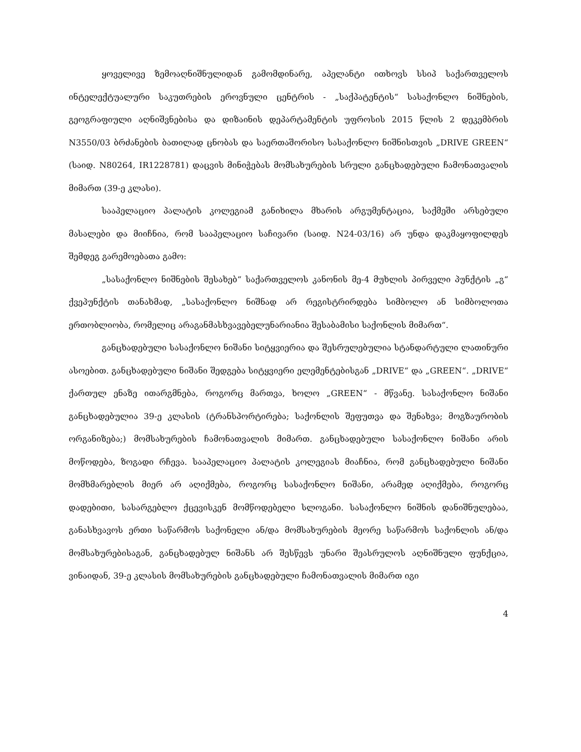ყოველივე ზემოაღნიშნულიდან გამომდინარე, აპელანტი ითხოვს სსიპ საქართველოს ინტელექტუალური საკუთრების ეროვნული ცენტრის - „საქპატენტის“ სასაქონლო ნიშნების, გეოგრაფიული აღნიშვნებისა და დიზაინის დეპარტამენტის უფროსის 2015 წლის 2 დეკემბრის N3550/03 ბრძანების ბათილად ცნობას და საერთაშორისო სასაქონლო ნიშნისთვის „DRIVE GREEN“ (საიდ. N80264, IR1228781) დაცვის მინიჭებას მომსახურების სრული განცხადებული ჩამონათვალის მიმართ (39-ე კლასი).
სააპელაციო პალატის კოლეგიამ განიხილა მხარის არგუმენტაცია, საქმეში არსებული მასალები და მიიჩნია, რომ სააპელაციო საჩივარი (საიდ. N24-03/16) არ უნდა დაკმაყოფილდეს შემდეგ გარემოებათა გამო:
„სასაქონლო ნიშნების შესახებ“ საქართველოს კანონის მე-4 მუხლის პირველი პუნქტის „გ“ ქვეპუნქტის თანახმად, „სასაქონლო ნიშნად არ რეგისტრირდება სიმბოლო ან სიმბოლოთა ერთობლიობა, რომელიც არაგანმასხვავებელუნარიანია შესაბამისი საქონლის მიმართ“.
განცხადებული სასაქონლო ნიშანი სიტყვიერია და შესრულებულია სტანდარტული ლათინური ასოებით. განცხადებული ნიშანი შედგება სიტყვიერი ელემენტებისგან „DRIVE“ და „GREEN“. „DRIVE“ ქართულ ენაზე ითარგმნება, როგორც მართვა, ხოლო „GREEN“ - მწვანე. სასაქონლო ნიშანი განცხადებულია 39-ე კლასის (ტრანსპორტირება; საქონლის შეფუთვა და შენახვა; მოგზაურობის ორგანიზება;) მომსახურების ჩამონათვალის მიმართ. განცხადებული სასაქონლო ნიშანი არის მოწოდება, ზოგადი რჩევა. სააპელაციო პალატის კოლეგიას მიაჩნია, რომ განცხადებული ნიშანი მომხმარებლის მიერ არ აღიქმება, როგორც სასაქონლო ნიშანი, არამედ აღიქმება, როგორც დადებითი, სასარგებლო ქცევისკენ მომწოდებელი სლოგანი. სასაქონლო ნიშნის დანიშნულებაა, განასხვავოს ერთი საწარმოს საქონელი ან/და მომსახურების მეორე საწარმოს საქონლის ან/და მომსახურებისაგან, განცხადებულ ნიშანს არ შესწევს უნარი შეასრულოს აღნიშნული ფუნქცია, ვინაიდან, 39-ე კლასის მომსახურების განცხადებული ჩამონათვალის მიმართ იგი
4